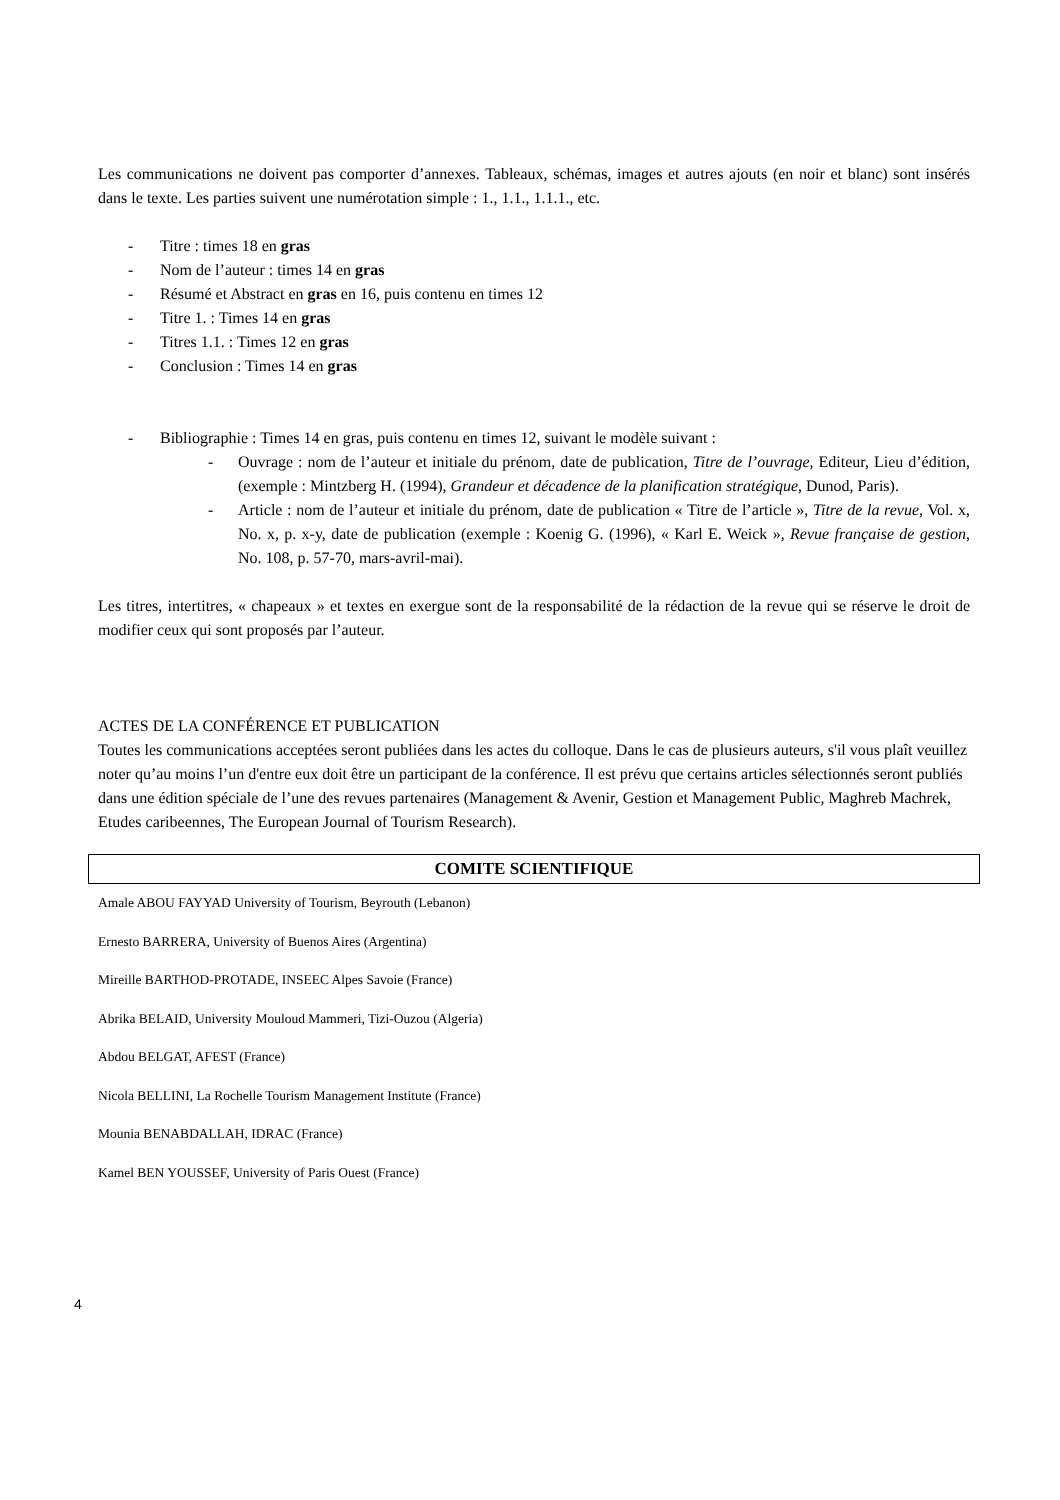Les communications ne doivent pas comporter d’annexes. Tableaux, schémas, images et autres ajouts (en noir et blanc) sont insérés dans le texte. Les parties suivent une numérotation simple : 1., 1.1., 1.1.1., etc.
- Titre : times 18 en gras
- Nom de l’auteur : times 14 en gras
- Résumé et Abstract en gras en 16, puis contenu en times 12
- Titre 1. : Times 14 en gras
- Titres 1.1. : Times 12 en gras
- Conclusion : Times 14 en gras
- Bibliographie : Times 14 en gras, puis contenu en times 12, suivant le modèle suivant :
- Ouvrage : nom de l’auteur et initiale du prénom, date de publication, Titre de l’ouvrage, Editeur, Lieu d’édition, (exemple : Mintzberg H. (1994), Grandeur et décadence de la planification stratégique, Dunod, Paris).
- Article : nom de l’auteur et initiale du prénom, date de publication « Titre de l’article », Titre de la revue, Vol. x, No. x, p. x-y, date de publication (exemple : Koenig G. (1996), « Karl E. Weick », Revue française de gestion, No. 108, p. 57-70, mars-avril-mai).
Les titres, intertitres, « chapeaux » et textes en exergue sont de la responsabilité de la rédaction de la revue qui se réserve le droit de modifier ceux qui sont proposés par l’auteur.
ACTES DE LA CONFÉRENCE ET PUBLICATION
Toutes les communications acceptées seront publiées dans les actes du colloque. Dans le cas de plusieurs auteurs, s'il vous plaît veuillez noter qu’au moins l’un d'entre eux doit être un participant de la conférence. Il est prévu que certains articles sélectionnés seront publiés dans une édition spéciale de l’une des revues partenaires (Management & Avenir, Gestion et Management Public, Maghreb Machrek, Etudes caribeennes, The European Journal of Tourism Research).
COMITE SCIENTIFIQUE
Amale ABOU FAYYAD University of Tourism, Beyrouth (Lebanon)
Ernesto BARRERA, University of Buenos Aires (Argentina)
Mireille BARTHOD-PROTADE, INSEEC Alpes Savoie (France)
Abrika BELAID, University Mouloud Mammeri, Tizi-Ouzou (Algeria)
Abdou BELGAT, AFEST (France)
Nicola BELLINI, La Rochelle Tourism Management Institute (France)
Mounia BENABDALLAH, IDRAC (France)
Kamel BEN YOUSSEF, University of Paris Ouest (France)
4